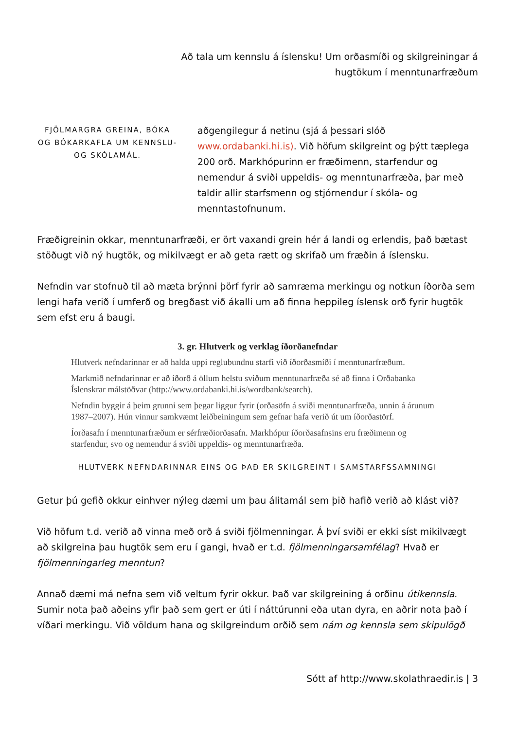Að tala um kennslu á íslensku! Um orðasmíði og skilgreiningar á
hugtökum í menntunarfræðum
FJÖLMARGRA GREINA, BÓKA OG BÓKARKAFLA UM KENNSLU- OG SKÓLAMÁL.
aðgengilegur á netinu (sjá á þessari slóð www.ordabanki.hi.is). Við höfum skilgreint og þýtt tæplega 200 orð. Markhópurinn er fræðimenn, starfendur og nemendur á sviði uppeldis- og menntunarfræða, þar með taldir allir starfsmenn og stjórnendur í skóla- og menntastofnunum.
Fræðigreinin okkar, menntunarfræði, er ört vaxandi grein hér á landi og erlendis, það bætast stöðugt við ný hugtök, og mikilvægt er að geta rætt og skrifað um fræðin á íslensku.
Nefndin var stofnuð til að mæta brýnni þörf fyrir að samræma merkingu og notkun íðorða sem lengi hafa verið í umferð og bregðast við ákalli um að finna heppileg íslensk orð fyrir hugtök sem efst eru á baugi.
3. gr. Hlutverk og verklag íðorðanefndar
Hlutverk nefndarinnar er að halda uppi reglubundnu starfi við íðorðasmíði í menntunarfræðum.
Markmið nefndarinnar er að íðorð á öllum helstu sviðum menntunarfræða sé að finna í Orðabanka Íslenskrar málstöðvar (http://www.ordabanki.hi.is/wordbank/search).
Nefndin byggir á þeim grunni sem þegar liggur fyrir (orðasöfn á sviði menntunarfræða, unnin á árunum 1987–2007). Hún vinnur samkvæmt leiðbeiningum sem gefnar hafa verið út um íðorðastörf.
Íorðasafn í menntunarfræðum er sérfræðiorðasafn. Markhópur íðorðasafnsins eru fræðimenn og starfendur, svo og nemendur á sviði uppeldis- og menntunarfræða.
HLUTVERK NEFNDARINNAR EINS OG ÞAÐ ER SKILGREINT I SAMSTARFSSAMNINGI
Getur þú gefið okkur einhver nýleg dæmi um þau álitamál sem þið hafið verið að klást við?
Við höfum t.d. verið að vinna með orð á sviði fjölmenningar. Á því sviði er ekki síst mikilvægt að skilgreina þau hugtök sem eru í gangi, hvað er t.d. fjölmenningarsamfélag? Hvað er fjölmenningarleg menntun?
Annað dæmi má nefna sem við veltum fyrir okkur. Það var skilgreining á orðinu útikennsla. Sumir nota það aðeins yfir það sem gert er úti í náttúrunni eða utan dyra, en aðrir nota það í víðari merkingu. Við völdum hana og skilgreindum orðið sem nám og kennsla sem skipulögð
Sótt af http://www.skolathraedir.is | 3